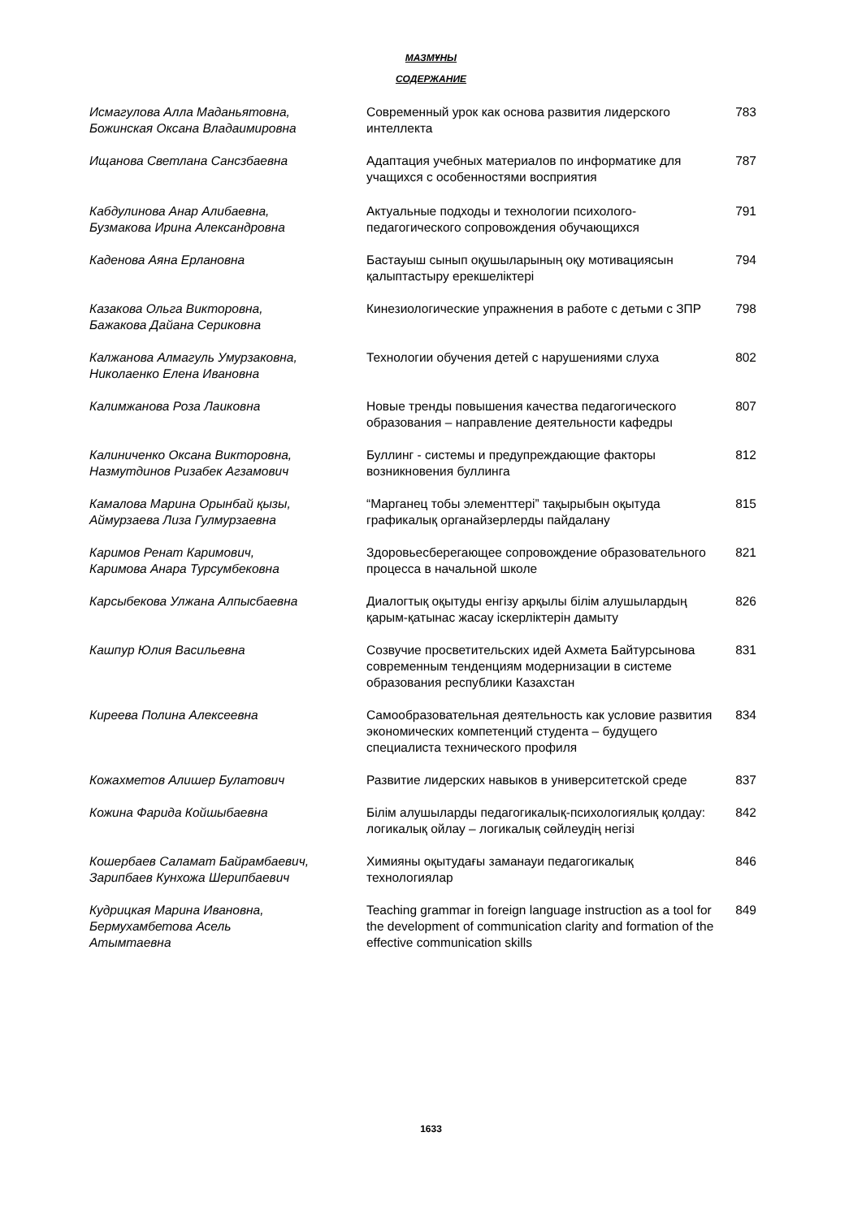МАЗМҰНЫ
СОДЕРЖАНИЕ
| Исмагулова Алла Маданьятовна, Божинская Оксана Владаимировна | Современный урок как основа развития лидерского интеллекта | 783 |
| Ищанова Светлана Сансзбаевна | Адаптация учебных материалов по информатике для учащихся с особенностями восприятия | 787 |
| Кабдулинова Анар Алибаевна, Бузмакова Ирина Александровна | Актуальные подходы и технологии психолого-педагогического сопровождения обучающихся | 791 |
| Каденова Аяна Ерлановна | Бастауыш сынып оқушыларының оқу мотивациясын қалыптастыру ерекшеліктері | 794 |
| Казакова Ольга Викторовна, Бажакова Дайана Сериковна | Кинезиологические упражнения в работе с детьми с ЗПР | 798 |
| Калжанова Алмагуль Умурзаковна, Николаенко Елена Ивановна | Технологии обучения детей с нарушениями слуха | 802 |
| Калимжанова Роза Лаиковна | Новые тренды повышения качества педагогического образования – направление деятельности кафедры | 807 |
| Калиниченко Оксана Викторовна, Назмутдинов Ризабек Агзамович | Буллинг - системы и предупреждающие факторы возникновения буллинга | 812 |
| Камалова Марина Орынбай қызы, Аймурзаева Лиза Гулмурзаевна | “Марганец тобы элементтері” тақырыбын оқытуда графикалық органайзерлерды пайдалану | 815 |
| Каримов Ренат Каримович, Каримова Анара Турсумбековна | Здоровьесберегающее сопровождение образовательного процесса в начальной школе | 821 |
| Карсыбекова Улжана Алпысбаевна | Диалогтық оқытуды енгізу арқылы білім алушылардың қарым-қатынас жасау іскерліктерін дамыту | 826 |
| Кашпур Юлия Васильевна | Созвучие просветительских идей Ахмета Байтурсынова современным тенденциям модернизации в системе образования республики Казахстан | 831 |
| Киреева Полина Алексеевна | Самообразовательная деятельность как условие развития экономических компетенций студента – будущего специалиста технического профиля | 834 |
| Кожахметов Алишер Булатович | Развитие лидерских навыков в университетской среде | 837 |
| Кожина Фарида Койшыбаевна | Білім алушыларды педагогикалық-психологиялық қолдау: логикалық ойлау – логикалық сөйлеудің негізі | 842 |
| Кошербаев Саламат Байрамбаевич, Зарипбаев Кунхожа Шерипбаевич | Химияны оқытудағы заманауи педагогикалық технологиялар | 846 |
| Кудрицкая Марина Ивановна, Бермухамбетова Асель Атымтаевна | Teaching grammar in foreign language instruction as a tool for the development of communication clarity and formation of the effective communication skills | 849 |
1633